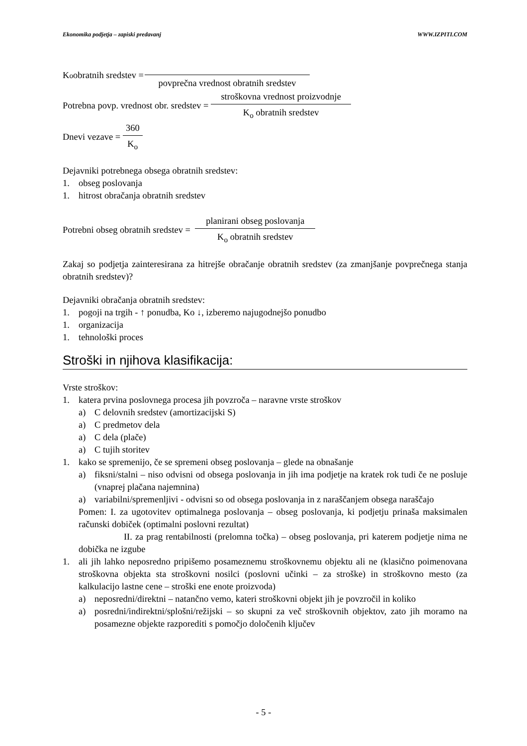Ekonomika podjetja – zapiski predavanj WWW.IZPITI.COM
K<sub>o</sub> obratnih sredstev =
povprečna vrednost obratnih sredstev
Potrebna povp. vrednost obr. sredstev =
stroškovna vrednost proizvodnje
K<sub>o</sub> obratnih sredstev
Dnevi vezave =
360
K<sub>o</sub>
Dejavniki potrebnega obsega obratnih sredstev:
1. obseg poslovanja
1. hitrost obračanja obratnih sredstev
Potrebni obseg obratnih sredstev =
planirani obseg poslovanja
K<sub>o</sub> obratnih sredstev
Zakaj so podjetja zainteresirana za hitrejše obračanje obratnih sredstev (za zmanjšanje povprečnega stanja obratnih sredstev)?
Dejavniki obračanja obratnih sredstev:
1. pogoji na trgih - ↑ ponudba, Ko ↓, izberemo najugodnejšo ponudbo
1. organizacija
1. tehnološki proces
Stroški in njihova klasifikacija:
Vrste stroškov:
1. katera prvina poslovnega procesa jih povzroča – naravne vrste stroškov
a) C delovnih sredstev (amortizacijski S)
a) C predmetov dela
a) C dela (plače)
a) C tujih storitev
1. kako se spremenijo, če se spremeni obseg poslovanja – glede na obnašanje
a) fiksni/stalni – niso odvisni od obsega poslovanja in jih ima podjetje na kratek rok tudi če ne posluje (vnaprej plačana najemnina)
a) variabilni/spremenljivi - odvisni so od obsega poslovanja in z naraščanjem obsega naraščajo
Pomen: I. za ugotovitev optimalnega poslovanja – obseg poslovanja, ki podjetju prinaša maksimalen računski dobiček (optimalni poslovni rezultat)
II. za prag rentabilnosti (prelomna točka) – obseg poslovanja, pri katerem podjetje nima ne dobička ne izgube
1. ali jih lahko neposredno pripišemo posameznemu stroškovnemu objektu ali ne (klasično poimenovana stroškovna objekta sta stroškovni nosilci (poslovni učinki – za stroške) in stroškovno mesto (za kalkulacijo lastne cene – stroški ene enote proizvoda)
a) neposredni/direktni – natančno vemo, kateri stroškovni objekt jih je povzročil in koliko
a) posredni/indirektni/splošni/režijski – so skupni za več stroškovnih objektov, zato jih moramo na posamezne objekte razporediti s pomočjo določenih ključev
- 5 -